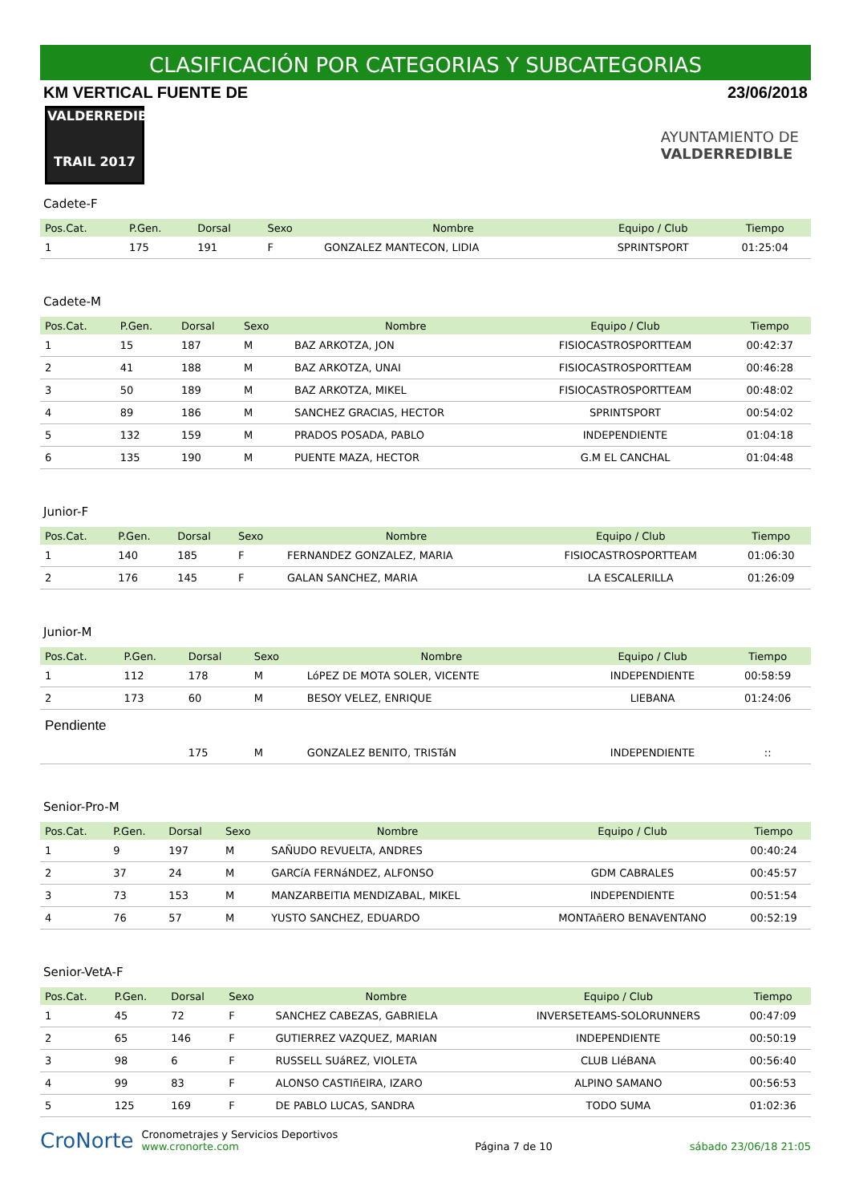CLASIFICACIÓN POR CATEGORIAS Y SUBCATEGORIAS
KM VERTICAL FUENTE DE 23/06/2018
VALDERREDIBLE
TRAIL 2017
AYUNTAMIENTO DE
VALDERREDIBLE
Cadete-F
| Pos.Cat. | P.Gen. | Dorsal | Sexo | Nombre | Equipo / Club | Tiempo |
| --- | --- | --- | --- | --- | --- | --- |
| 1 | 175 | 191 | F | GONZALEZ MANTECON, LIDIA | SPRINTSPORT | 01:25:04 |
Cadete-M
| Pos.Cat. | P.Gen. | Dorsal | Sexo | Nombre | Equipo / Club | Tiempo |
| --- | --- | --- | --- | --- | --- | --- |
| 1 | 15 | 187 | M | BAZ ARKOTZA, JON | FISIOCASTROSPORTTEAM | 00:42:37 |
| 2 | 41 | 188 | M | BAZ ARKOTZA, UNAI | FISIOCASTROSPORTTEAM | 00:46:28 |
| 3 | 50 | 189 | M | BAZ ARKOTZA, MIKEL | FISIOCASTROSPORTTEAM | 00:48:02 |
| 4 | 89 | 186 | M | SANCHEZ GRACIAS, HECTOR | SPRINTSPORT | 00:54:02 |
| 5 | 132 | 159 | M | PRADOS POSADA, PABLO | INDEPENDIENTE | 01:04:18 |
| 6 | 135 | 190 | M | PUENTE MAZA, HECTOR | G.M EL CANCHAL | 01:04:48 |
Junior-F
| Pos.Cat. | P.Gen. | Dorsal | Sexo | Nombre | Equipo / Club | Tiempo |
| --- | --- | --- | --- | --- | --- | --- |
| 1 | 140 | 185 | F | FERNANDEZ GONZALEZ, MARIA | FISIOCASTROSPORTTEAM | 01:06:30 |
| 2 | 176 | 145 | F | GALAN SANCHEZ, MARIA | LA ESCALERILLA | 01:26:09 |
Junior-M
| Pos.Cat. | P.Gen. | Dorsal | Sexo | Nombre | Equipo / Club | Tiempo |
| --- | --- | --- | --- | --- | --- | --- |
| 1 | 112 | 178 | M | LóPEZ DE MOTA SOLER, VICENTE | INDEPENDIENTE | 00:58:59 |
| 2 | 173 | 60 | M | BESOY VELEZ, ENRIQUE | LIEBANA | 01:24:06 |
| Pendiente | | | | | | |
| | | 175 | M | GONZALEZ BENITO, TRISTáN | INDEPENDIENTE | :: |
Senior-Pro-M
| Pos.Cat. | P.Gen. | Dorsal | Sexo | Nombre | Equipo / Club | Tiempo |
| --- | --- | --- | --- | --- | --- | --- |
| 1 | 9 | 197 | M | SAÑUDO REVUELTA, ANDRES | | 00:40:24 |
| 2 | 37 | 24 | M | GARCíA FERNáNDEZ, ALFONSO | GDM CABRALES | 00:45:57 |
| 3 | 73 | 153 | M | MANZARBEITIA MENDIZABAL, MIKEL | INDEPENDIENTE | 00:51:54 |
| 4 | 76 | 57 | M | YUSTO SANCHEZ, EDUARDO | MONTAñERO BENAVENTANO | 00:52:19 |
Senior-VetA-F
| Pos.Cat. | P.Gen. | Dorsal | Sexo | Nombre | Equipo / Club | Tiempo |
| --- | --- | --- | --- | --- | --- | --- |
| 1 | 45 | 72 | F | SANCHEZ CABEZAS, GABRIELA | INVERSETEAMS-SOLORUNNERS | 00:47:09 |
| 2 | 65 | 146 | F | GUTIERREZ VAZQUEZ, MARIAN | INDEPENDIENTE | 00:50:19 |
| 3 | 98 | 6 | F | RUSSELL SUáREZ, VIOLETA | CLUB LIéBANA | 00:56:40 |
| 4 | 99 | 83 | F | ALONSO CASTIñEIRA, IZARO | ALPINO SAMANO | 00:56:53 |
| 5 | 125 | 169 | F | DE PABLO LUCAS, SANDRA | TODO SUMA | 01:02:36 |
CroNorte Cronometrajes y Servicios Deportivos
www.cronorte.com
Página 7 de 10 sábado 23/06/18 21:05